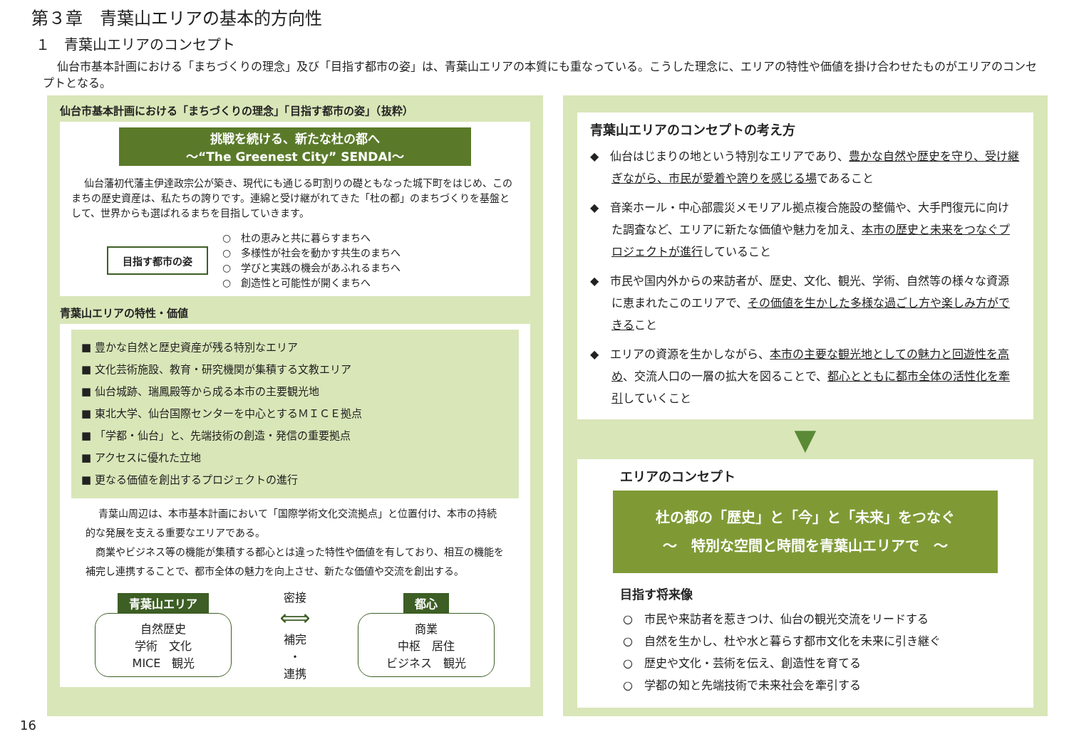第３章　青葉山エリアの基本的方向性
１　青葉山エリアのコンセプト
仙台市基本計画における「まちづくりの理念」及び「目指す都市の姿」は、青葉山エリアの本質にも重なっている。こうした理念に、エリアの特性や価値を掛け合わせたものがエリアのコンセプトとなる。
仙台市基本計画における「まちづくりの理念」「目指す都市の姿」（抜粋）
挑戦を続ける、新たな杜の都へ
～“The Greenest City” SENDAI～
仙台藩初代藩主伊達政宗公が築き、現代にも通じる町割りの礎ともなった城下町をはじめ、このまちの歴史資産は、私たちの誇りです。連綿と受け継がれてきた「杜の都」のまちづくりを基盤として、世界からも選ばれるまちを目指していきます。
目指す都市の姿
○　杜の恵みと共に暮らすまちへ
○　多様性が社会を動かす共生のまちへ
○　学びと実践の機会があふれるまちへ
○　創造性と可能性が開くまちへ
青葉山エリアの特性・価値
■ 豊かな自然と歴史資産が残る特別なエリア
■ 文化芸術施設、教育・研究機関が集積する文教エリア
■ 仙台城跡、瑞鳳殿等から成る本市の主要観光地
■ 東北大学、仙台国際センターを中心とするＭＩＣＥ拠点
■ 「学都・仙台」と、先端技術の創造・発信の重要拠点
■ アクセスに優れた立地
■ 更なる価値を創出するプロジェクトの進行
青葉山周辺は、本市基本計画において「国際学術文化交流拠点」と位置付け、本市の持続的な発展を支える重要なエリアである。
　商業やビジネス等の機能が集積する都心とは違った特性や価値を有しており、相互の機能を補完し連携することで、都市全体の魅力を向上させ、新たな価値や交流を創出する。
青葉山エリア
自然歴史
学術　文化
MICE　観光
密接
⟺
補完
・
連携
都心
商業
中枢　居住
ビジネス　観光
青葉山エリアのコンセプトの考え方
◆　仙台はじまりの地という特別なエリアであり、豊かな自然や歴史を守り、受け継ぎながら、市民が愛着や誇りを感じる場であること
◆　音楽ホール・中心部震災メモリアル拠点複合施設の整備や、大手門復元に向けた調査など、エリアに新たな価値や魅力を加え、本市の歴史と未来をつなぐプロジェクトが進行していること
◆　市民や国内外からの来訪者が、歴史、文化、観光、学術、自然等の様々な資源に恵まれたこのエリアで、その価値を生かした多様な過ごし方や楽しみ方ができること
◆　エリアの資源を生かしながら、本市の主要な観光地としての魅力と回遊性を高め、交流人口の一層の拡大を図ることで、都心とともに都市全体の活性化を牽引していくこと
▼
エリアのコンセプト
杜の都の「歴史」と「今」と「未来」をつなぐ
～　特別な空間と時間を青葉山エリアで　～
目指す将来像
○　市民や来訪者を惹きつけ、仙台の観光交流をリードする
○　自然を生かし、杜や水と暮らす都市文化を未来に引き継ぐ
○　歴史や文化・芸術を伝え、創造性を育てる
○　学都の知と先端技術で未来社会を牽引する
16